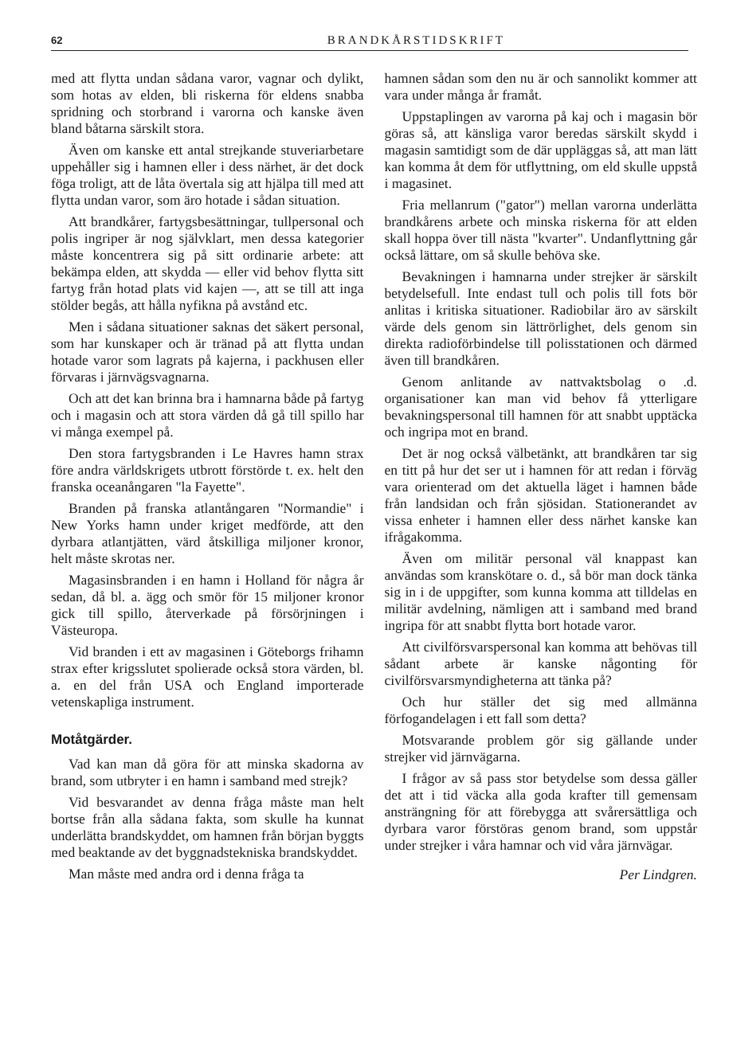62 BRANDKÅRSTIDSKRIFT
med att flytta undan sådana varor, vagnar och dylikt, som hotas av elden, bli riskerna för eldens snabba spridning och storbrand i varorna och kanske även bland båtarna särskilt stora.
Även om kanske ett antal strejkande stuveriarbetare uppehåller sig i hamnen eller i dess närhet, är det dock föga troligt, att de låta övertala sig att hjälpa till med att flytta undan varor, som äro hotade i sådan situation.
Att brandkårer, fartygsbesättningar, tullpersonal och polis ingriper är nog självklart, men dessa kategorier måste koncentrera sig på sitt ordinarie arbete: att bekämpa elden, att skydda — eller vid behov flytta sitt fartyg från hotad plats vid kajen —, att se till att inga stölder begås, att hålla nyfikna på avstånd etc.
Men i sådana situationer saknas det säkert personal, som har kunskaper och är tränad på att flytta undan hotade varor som lagrats på kajerna, i packhusen eller förvaras i järnvägsvagnarna.
Och att det kan brinna bra i hamnarna både på fartyg och i magasin och att stora värden då gå till spillo har vi många exempel på.
Den stora fartygsbranden i Le Havres hamn strax före andra världskrigets utbrott förstörde t. ex. helt den franska oceanångaren "la Fayette".
Branden på franska atlantångaren "Normandie" i New Yorks hamn under kriget medförde, att den dyrbara atlantjätten, värd åtskilliga miljoner kronor, helt måste skrotas ner.
Magasinsbranden i en hamn i Holland för några år sedan, då bl. a. ägg och smör för 15 miljoner kronor gick till spillo, återverkade på försörjningen i Västeuropa.
Vid branden i ett av magasinen i Göteborgs frihamn strax efter krigsslutet spolierade också stora värden, bl. a. en del från USA och England importerade vetenskapliga instrument.
Motåtgärder.
Vad kan man då göra för att minska skadorna av brand, som utbryter i en hamn i samband med strejk?
Vid besvarandet av denna fråga måste man helt bortse från alla sådana fakta, som skulle ha kunnat underlätta brandskyddet, om hamnen från början byggts med beaktande av det byggnadstekniska brandskyddet.
Man måste med andra ord i denna fråga ta
hamnen sådan som den nu är och sannolikt kommer att vara under många år framåt.
Uppstaplingen av varorna på kaj och i magasin bör göras så, att känsliga varor beredas särskilt skydd i magasin samtidigt som de där uppläggas så, att man lätt kan komma åt dem för utflyttning, om eld skulle uppstå i magasinet.
Fria mellanrum ("gator") mellan varorna underlätta brandkårens arbete och minska riskerna för att elden skall hoppa över till nästa "kvarter". Undanflyttning går också lättare, om så skulle behöva ske.
Bevakningen i hamnarna under strejker är särskilt betydelsefull. Inte endast tull och polis till fots bör anlitas i kritiska situationer. Radiobilar äro av särskilt värde dels genom sin lättrörlighet, dels genom sin direkta radioförbindelse till polisstationen och därmed även till brandkåren.
Genom anlitande av nattvaktsbolag o .d. organisationer kan man vid behov få ytterligare bevakningspersonal till hamnen för att snabbt upptäcka och ingripa mot en brand.
Det är nog också välbetänkt, att brandkåren tar sig en titt på hur det ser ut i hamnen för att redan i förväg vara orienterad om det aktuella läget i hamnen både från landsidan och från sjösidan. Stationerandet av vissa enheter i hamnen eller dess närhet kanske kan ifrågakomma.
Även om militär personal väl knappast kan användas som kranskötare o. d., så bör man dock tänka sig in i de uppgifter, som kunna komma att tilldelas en militär avdelning, nämligen att i samband med brand ingripa för att snabbt flytta bort hotade varor.
Att civilförsvarspersonal kan komma att behövas till sådant arbete är kanske någonting för civilförsvarsmyndigheterna att tänka på?
Och hur ställer det sig med allmänna förfogandelagen i ett fall som detta?
Motsvarande problem gör sig gällande under strejker vid järnvägarna.
I frågor av så pass stor betydelse som dessa gäller det att i tid väcka alla goda krafter till gemensam ansträngning för att förebygga att svårersättliga och dyrbara varor förstöras genom brand, som uppstår under strejker i våra hamnar och vid våra järnvägar.
Per Lindgren.